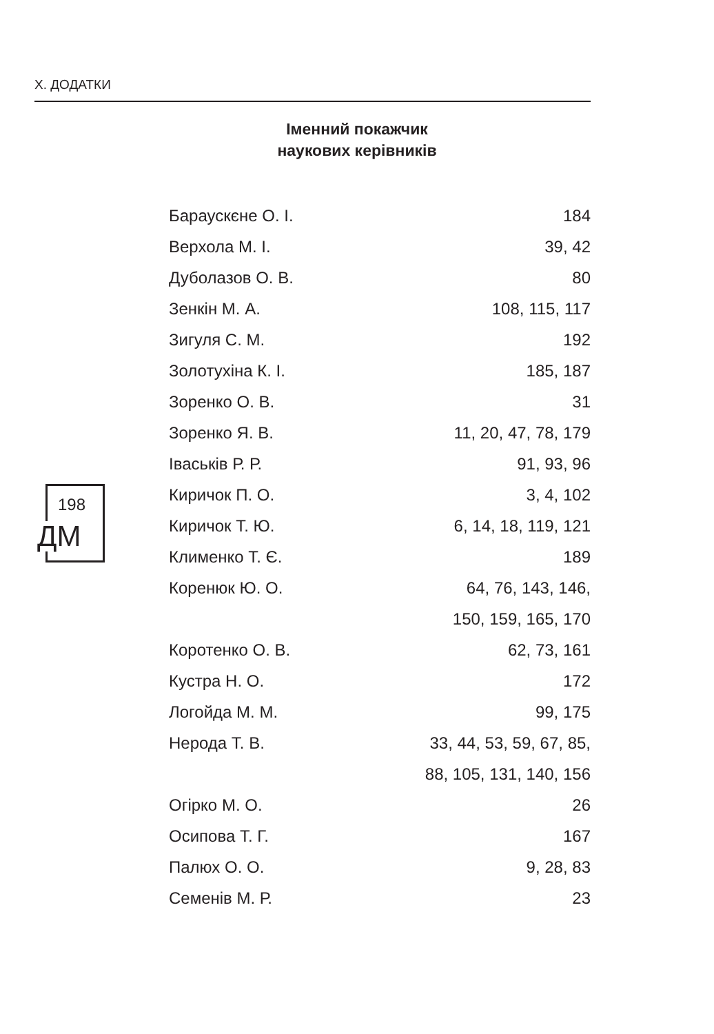Х. ДОДАТКИ
Іменний покажчик
наукових керівників
198
ДМ
| Бараускєне О. І. | 184 |
| Верхола М. І. | 39, 42 |
| Дуболазов О. В. | 80 |
| Зенкін М. А. | 108, 115, 117 |
| Зигуля С. М. | 192 |
| Золотухіна К. І. | 185, 187 |
| Зоренко О. В. | 31 |
| Зоренко Я. В. | 11, 20, 47, 78, 179 |
| Іваськів Р. Р. | 91, 93, 96 |
| Киричок П. О. | 3, 4, 102 |
| Киричок Т. Ю. | 6, 14, 18, 119, 121 |
| Клименко Т. Є. | 189 |
| Коренюк Ю. О. | 64, 76, 143, 146, |
| | 150, 159, 165, 170 |
| Коротенко О. В. | 62, 73, 161 |
| Кустра Н. О. | 172 |
| Логойда М. М. | 99, 175 |
| Нерода Т. В. | 33, 44, 53, 59, 67, 85, |
| | 88, 105, 131, 140, 156 |
| Огірко М. О. | 26 |
| Осипова Т. Г. | 167 |
| Палюх О. О. | 9, 28, 83 |
| Семенів М. Р. | 23 |